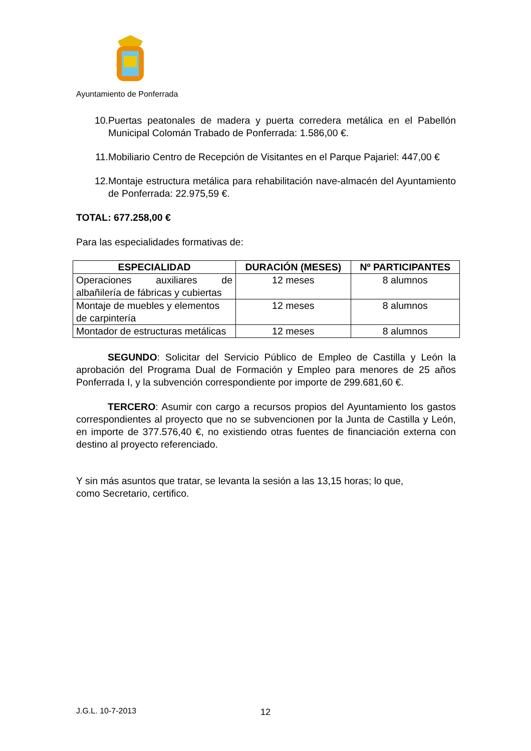Ayuntamiento de Ponferrada
10. Puertas peatonales de madera y puerta corredera metálica en el Pabellón Municipal Colomán Trabado de Ponferrada: 1.586,00 €.
11. Mobiliario Centro de Recepción de Visitantes en el Parque Pajariel: 447,00 €
12. Montaje estructura metálica para rehabilitación nave-almacén del Ayuntamiento de Ponferrada: 22.975,59 €.
TOTAL: 677.258,00 €
Para las especialidades formativas de:
| ESPECIALIDAD | DURACIÓN (MESES) | Nº PARTICIPANTES |
| --- | --- | --- |
| Operaciones auxiliares de albañilería de fábricas y cubiertas | 12 meses | 8 alumnos |
| Montaje de muebles y elementos de carpintería | 12 meses | 8 alumnos |
| Montador de estructuras metálicas | 12 meses | 8 alumnos |
SEGUNDO: Solicitar del Servicio Público de Empleo de Castilla y León la aprobación del Programa Dual de Formación y Empleo para menores de 25 años Ponferrada I, y la subvención correspondiente por importe de 299.681,60 €.
TERCERO: Asumir con cargo a recursos propios del Ayuntamiento los gastos correspondientes al proyecto que no se subvencionen por la Junta de Castilla y León, en importe de 377.576,40 €, no existiendo otras fuentes de financiación externa con destino al proyecto referenciado.
Y sin más asuntos que tratar, se levanta la sesión a las 13,15 horas; lo que,
como Secretario, certifico.
J.G.L. 10-7-2013 12